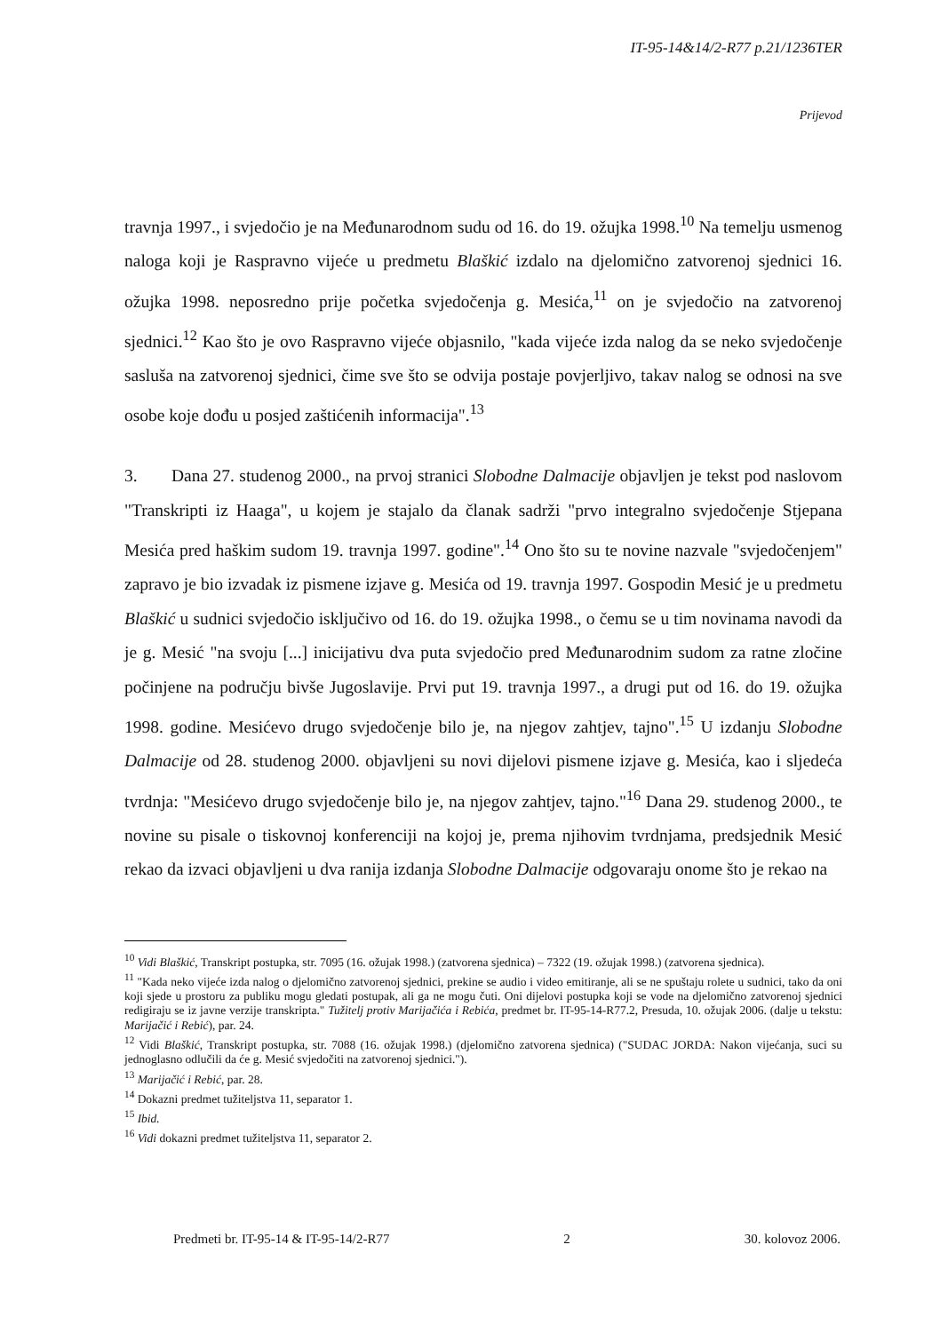IT-95-14&14/2-R77 p.21/1236TER
Prijevod
travnja 1997., i svjedočio je na Međunarodnom sudu od 16. do 19. ožujka 1998.<sup>10</sup> Na temelju usmenog naloga koji je Raspravno vijeće u predmetu Blaškić izdalo na djelomično zatvorenoj sjednici 16. ožujka 1998. neposredno prije početka svjedočenja g. Mesića,<sup>11</sup> on je svjedočio na zatvorenoj sjednici.<sup>12</sup> Kao što je ovo Raspravno vijeće objasnilo, "kada vijeće izda nalog da se neko svjedočenje sasluša na zatvorenoj sjednici, čime sve što se odvija postaje povjerljivo, takav nalog se odnosi na sve osobe koje dođu u posjed zaštićenih informacija".<sup>13</sup>
3. Dana 27. studenog 2000., na prvoj stranici Slobodne Dalmacije objavljen je tekst pod naslovom "Transkripti iz Haaga", u kojem je stajalo da članak sadrži "prvo integralno svjedočenje Stjepana Mesića pred haškim sudom 19. travnja 1997. godine".<sup>14</sup> Ono što su te novine nazvale "svjedočenjem" zapravo je bio izvadak iz pismene izjave g. Mesića od 19. travnja 1997. Gospodin Mesić je u predmetu Blaškić u sudnici svjedočio isključivo od 16. do 19. ožujka 1998., o čemu se u tim novinama navodi da je g. Mesić "na svoju [...] inicijativu dva puta svjedočio pred Međunarodnim sudom za ratne zločine počinjene na području bivše Jugoslavije. Prvi put 19. travnja 1997., a drugi put od 16. do 19. ožujka 1998. godine. Mesićevo drugo svjedočenje bilo je, na njegov zahtjev, tajno".<sup>15</sup> U izdanju Slobodne Dalmacije od 28. studenog 2000. objavljeni su novi dijelovi pismene izjave g. Mesića, kao i sljedeća tvrdnja: "Mesićevo drugo svjedočenje bilo je, na njegov zahtjev, tajno."<sup>16</sup> Dana 29. studenog 2000., te novine su pisale o tiskovnoj konferenciji na kojoj je, prema njihovim tvrdnjama, predsjednik Mesić rekao da izvaci objavljeni u dva ranija izdanja Slobodne Dalmacije odgovaraju onome što je rekao na
<sup>10</sup> Vidi Blaškić, Transkript postupka, str. 7095 (16. ožujak 1998.) (zatvorena sjednica) – 7322 (19. ožujak 1998.) (zatvorena sjednica).
<sup>11</sup> "Kada neko vijeće izda nalog o djelomično zatvorenoj sjednici, prekine se audio i video emitiranje, ali se ne spuštaju rolete u sudnici, tako da oni koji sjede u prostoru za publiku mogu gledati postupak, ali ga ne mogu čuti. Oni dijelovi postupka koji se vode na djelomično zatvorenoj sjednici redigiraju se iz javne verzije transkripta." Tužitelj protiv Marijačića i Rebića, predmet br. IT-95-14-R77.2, Presuda, 10. ožujak 2006. (dalje u tekstu: Marijačić i Rebić), par. 24.
<sup>12</sup> Vidi Blaškić, Transkript postupka, str. 7088 (16. ožujak 1998.) (djelomično zatvorena sjednica) ("SUDAC JORDA: Nakon vijećanja, suci su jednoglasno odlučili da će g. Mesić svjedočiti na zatvorenoj sjednici.").
<sup>13</sup> Marijačić i Rebić, par. 28.
<sup>14</sup> Dokazni predmet tužiteljstva 11, separator 1.
<sup>15</sup> Ibid.
<sup>16</sup> Vidi dokazni predmet tužiteljstva 11, separator 2.
Predmeti br. IT-95-14 & IT-95-14/2-R77 2 30. kolovoz 2006.